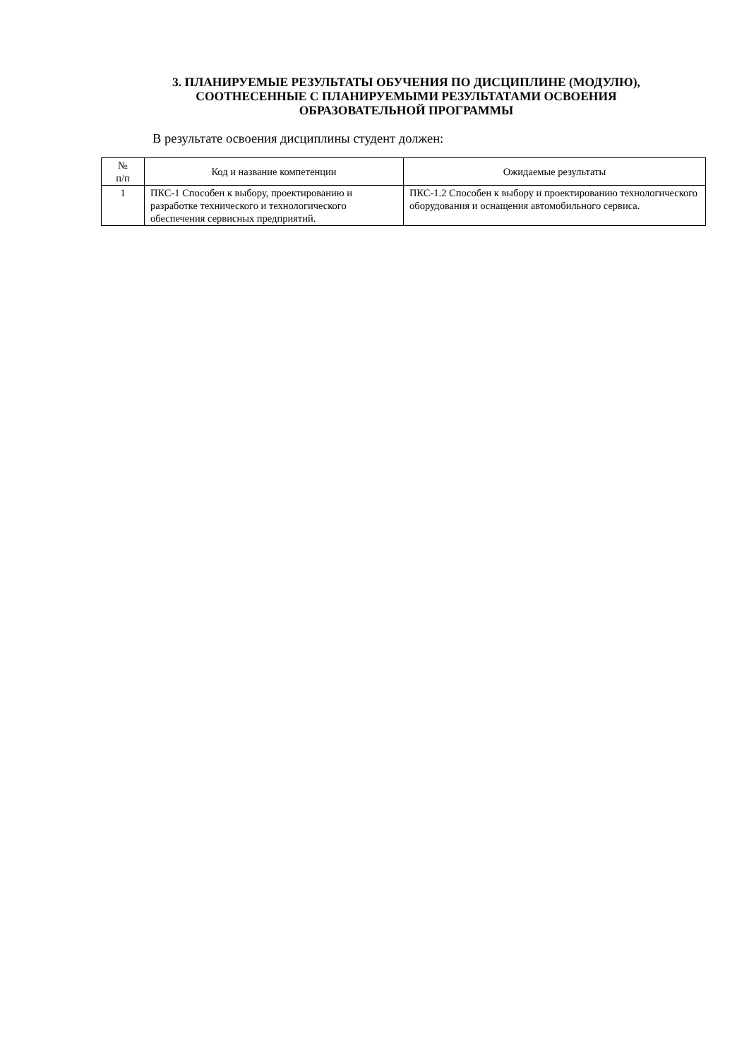3. ПЛАНИРУЕМЫЕ РЕЗУЛЬТАТЫ ОБУЧЕНИЯ ПО ДИСЦИПЛИНЕ (МОДУЛЮ),
СООТНЕСЕННЫЕ С ПЛАНИРУЕМЫМИ РЕЗУЛЬТАТАМИ ОСВОЕНИЯ
ОБРАЗОВАТЕЛЬНОЙ ПРОГРАММЫ
В результате освоения дисциплины студент должен:
| № п/п | Код и название компетенции | Ожидаемые результаты |
| --- | --- | --- |
| 1 | ПКС-1 Способен к выбору, проектированию и разработке технического и технологического обеспечения сервисных предприятий. | ПКС-1.2 Способен к выбору и проектированию технологического оборудования и оснащения автомобильного сервиса. |